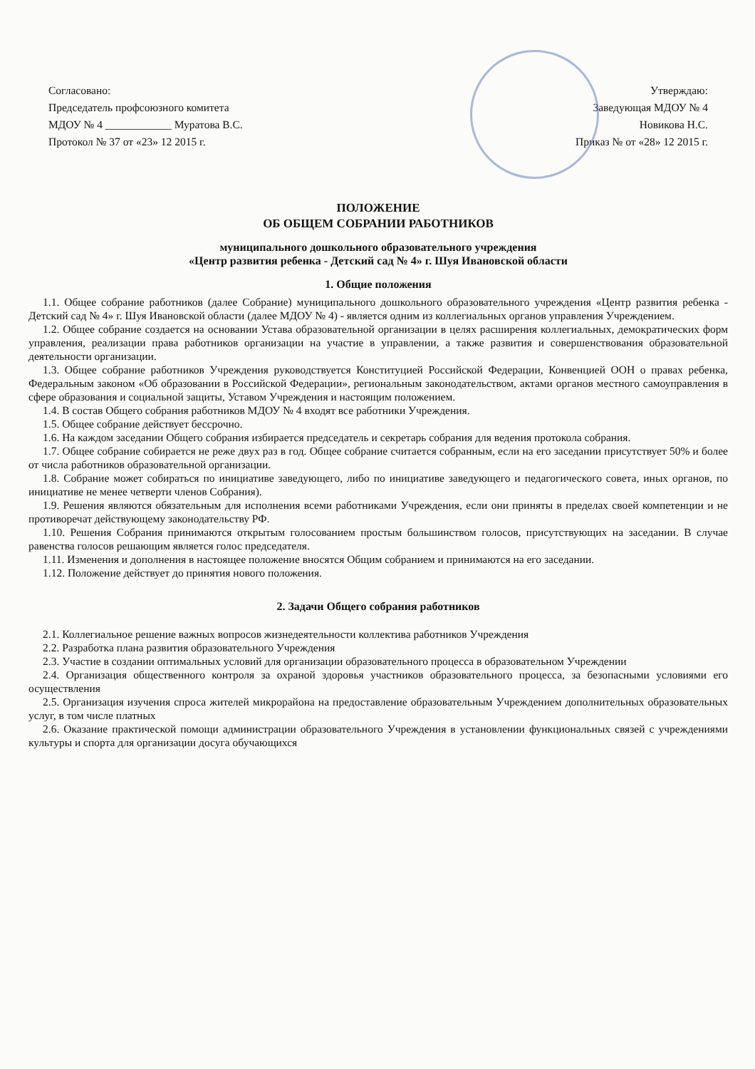Согласовано:
Председатель профсоюзного комитета
МДОУ № 4 ____________ Муратова В.С.
Протокол № 37 от «23» 12 2015 г.
Утверждаю:
Заведующая МДОУ № 4
Новикова Н.С.
Приказ № от «28» 12 2015 г.
ПОЛОЖЕНИЕ
ОБ ОБЩЕМ СОБРАНИИ РАБОТНИКОВ
муниципального дошкольного образовательного учреждения
«Центр развития ребенка - Детский сад № 4» г. Шуя Ивановской области
1. Общие положения
1.1. Общее собрание работников (далее Собрание) муниципального дошкольного образовательного учреждения «Центр развития ребенка - Детский сад № 4» г. Шуя Ивановской области (далее МДОУ № 4) - является одним из коллегиальных органов управления Учреждением.
1.2. Общее собрание создается на основании Устава образовательной организации в целях расширения коллегиальных, демократических форм управления, реализации права работников организации на участие в управлении, а также развития и совершенствования образовательной деятельности организации.
1.3. Общее собрание работников Учреждения руководствуется Конституцией Российской Федерации, Конвенцией ООН о правах ребенка, Федеральным законом «Об образовании в Российской Федерации», региональным законодательством, актами органов местного самоуправления в сфере образования и социальной защиты, Уставом Учреждения и настоящим положением.
1.4. В состав Общего собрания работников МДОУ № 4 входят все работники Учреждения.
1.5. Общее собрание действует бессрочно.
1.6. На каждом заседании Общего собрания избирается председатель и секретарь собрания для ведения протокола собрания.
1.7. Общее собрание собирается не реже двух раз в год. Общее собрание считается собранным, если на его заседании присутствует 50% и более от числа работников образовательной организации.
1.8. Собрание может собираться по инициативе заведующего, либо по инициативе заведующего и педагогического совета, иных органов, по инициативе не менее четверти членов Собрания).
1.9. Решения являются обязательным для исполнения всеми работниками Учреждения, если они приняты в пределах своей компетенции и не противоречат действующему законодательству РФ.
1.10. Решения Собрания принимаются открытым голосованием простым большинством голосов, присутствующих на заседании. В случае равенства голосов решающим является голос председателя.
1.11. Изменения и дополнения в настоящее положение вносятся Общим собранием и принимаются на его заседании.
1.12. Положение действует до принятия нового положения.
2. Задачи Общего собрания работников
2.1. Коллегиальное решение важных вопросов жизнедеятельности коллектива работников Учреждения
2.2. Разработка плана развития образовательного Учреждения
2.3. Участие в создании оптимальных условий для организации образовательного процесса в образовательном Учреждении
2.4. Организация общественного контроля за охраной здоровья участников образовательного процесса, за безопасными условиями его осуществления
2.5. Организация изучения спроса жителей микрорайона на предоставление образовательным Учреждением дополнительных образовательных услуг, в том числе платных
2.6. Оказание практической помощи администрации образовательного Учреждения в установлении функциональных связей с учреждениями культуры и спорта для организации досуга обучающихся